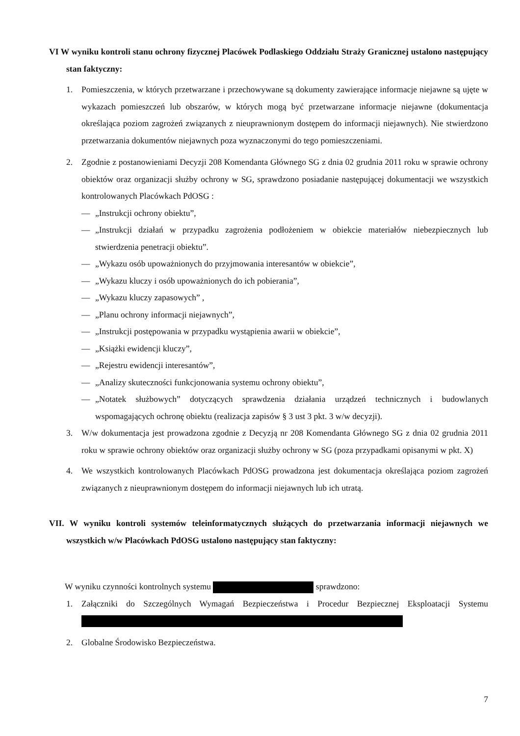VI W wyniku kontroli stanu ochrony fizycznej Placówek Podlaskiego Oddziału Straży Granicznej ustalono następujący stan faktyczny:
1. Pomieszczenia, w których przetwarzane i przechowywane są dokumenty zawierające informacje niejawne są ujęte w wykazach pomieszczeń lub obszarów, w których mogą być przetwarzane informacje niejawne (dokumentacja określająca poziom zagrożeń związanych z nieuprawnionym dostępem do informacji niejawnych). Nie stwierdzono przetwarzania dokumentów niejawnych poza wyznaczonymi do tego pomieszczeniami.
2. Zgodnie z postanowieniami Decyzji 208 Komendanta Głównego SG z dnia 02 grudnia 2011 roku w sprawie ochrony obiektów oraz organizacji służby ochrony w SG, sprawdzono posiadanie następującej dokumentacji we wszystkich kontrolowanych Placówkach PdOSG :
— „Instrukcji ochrony obiektu”,
— „Instrukcji działań w przypadku zagrożenia podłożeniem w obiekcie materiałów niebezpiecznych lub stwierdzenia penetracji obiektu”.
— „Wykazu osób upoważnionych do przyjmowania interesantów w obiekcie”,
— „Wykazu kluczy i osób upoważnionych do ich pobierania”,
— „Wykazu kluczy zapasowych” ,
— „Planu ochrony informacji niejawnych”,
— „Instrukcji postępowania w przypadku wystąpienia awarii w obiekcie”,
— „Książki ewidencji kluczy”,
— „Rejestru ewidencji interesantów”,
— „Analizy skuteczności funkcjonowania systemu ochrony obiektu”,
— „Notatek służbowych” dotyczących sprawdzenia działania urządzeń technicznych i budowlanych wspomagających ochronę obiektu (realizacja zapisów § 3 ust 3 pkt. 3 w/w decyzji).
3. W/w dokumentacja jest prowadzona zgodnie z Decyzją nr 208 Komendanta Głównego SG z dnia 02 grudnia 2011 roku w sprawie ochrony obiektów oraz organizacji służby ochrony w SG (poza przypadkami opisanymi w pkt. X)
4. We wszystkich kontrolowanych Placówkach PdOSG prowadzona jest dokumentacja określająca poziom zagrożeń związanych z nieuprawnionym dostępem do informacji niejawnych lub ich utratą.
VII. W wyniku kontroli systemów teleinformatycznych służących do przetwarzania informacji niejawnych we wszystkich w/w Placówkach PdOSG ustalono następujący stan faktyczny:
W wyniku czynności kontrolnych systemu sprawdzono:
1. Załączniki do Szczególnych Wymagań Bezpieczeństwa i Procedur Bezpiecznej Eksploatacji Systemu
2. Globalne Środowisko Bezpieczeństwa.
7